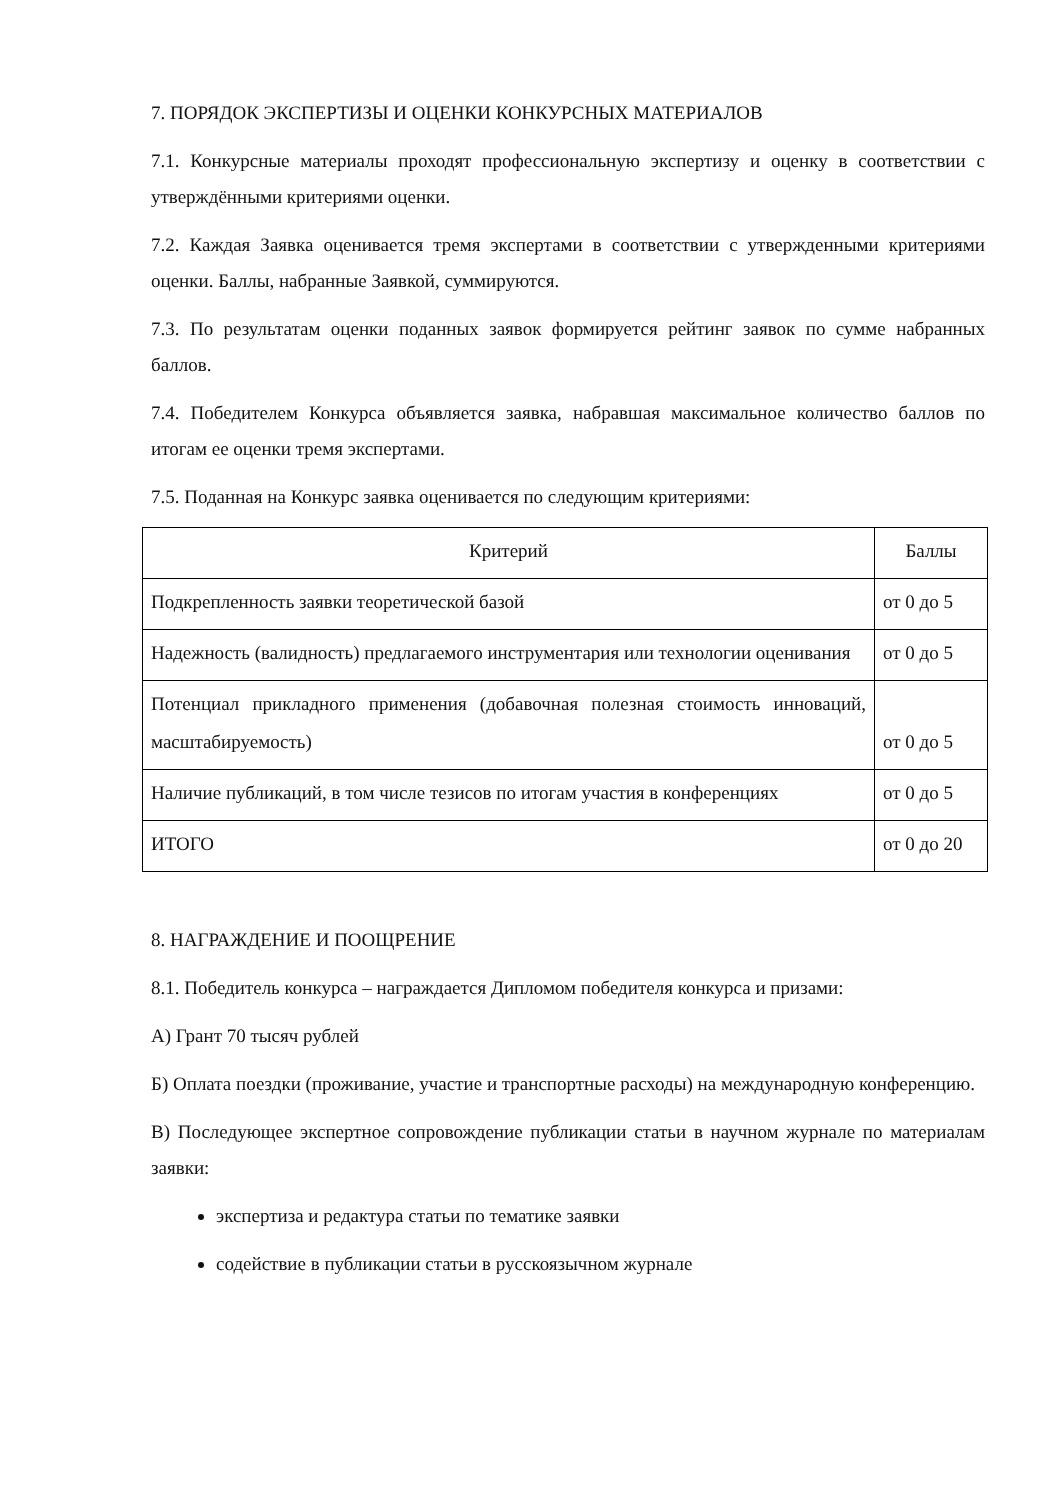7. ПОРЯДОК ЭКСПЕРТИЗЫ И ОЦЕНКИ КОНКУРСНЫХ МАТЕРИАЛОВ
7.1. Конкурсные материалы проходят профессиональную экспертизу и оценку в соответствии с утверждёнными критериями оценки.
7.2. Каждая Заявка оценивается тремя экспертами в соответствии с утвержденными критериями оценки. Баллы, набранные Заявкой, суммируются.
7.3. По результатам оценки поданных заявок формируется рейтинг заявок по сумме набранных баллов.
7.4. Победителем Конкурса объявляется заявка, набравшая максимальное количество баллов по итогам ее оценки тремя экспертами.
7.5. Поданная на Конкурс заявка оценивается по следующим критериями:
| Критерий | Баллы |
| Подкрепленность заявки теоретической базой | от 0 до 5 |
| Надежность (валидность) предлагаемого инструментария или технологии оценивания | от 0 до 5 |
| Потенциал прикладного применения (добавочная полезная стоимость инноваций, масштабируемость) | от 0 до 5 |
| Наличие публикаций, в том числе тезисов по итогам участия в конференциях | от 0 до 5 |
| ИТОГО | от 0 до 20 |
8. НАГРАЖДЕНИЕ И ПООЩРЕНИЕ
8.1. Победитель конкурса – награждается Дипломом победителя конкурса и призами:
А) Грант 70 тысяч рублей
Б) Оплата поездки (проживание, участие и транспортные расходы) на международную конференцию.
В) Последующее экспертное сопровождение публикации статьи в научном журнале по материалам заявки:
экспертиза и редактура статьи по тематике заявки
содействие в публикации статьи в русскоязычном журнале